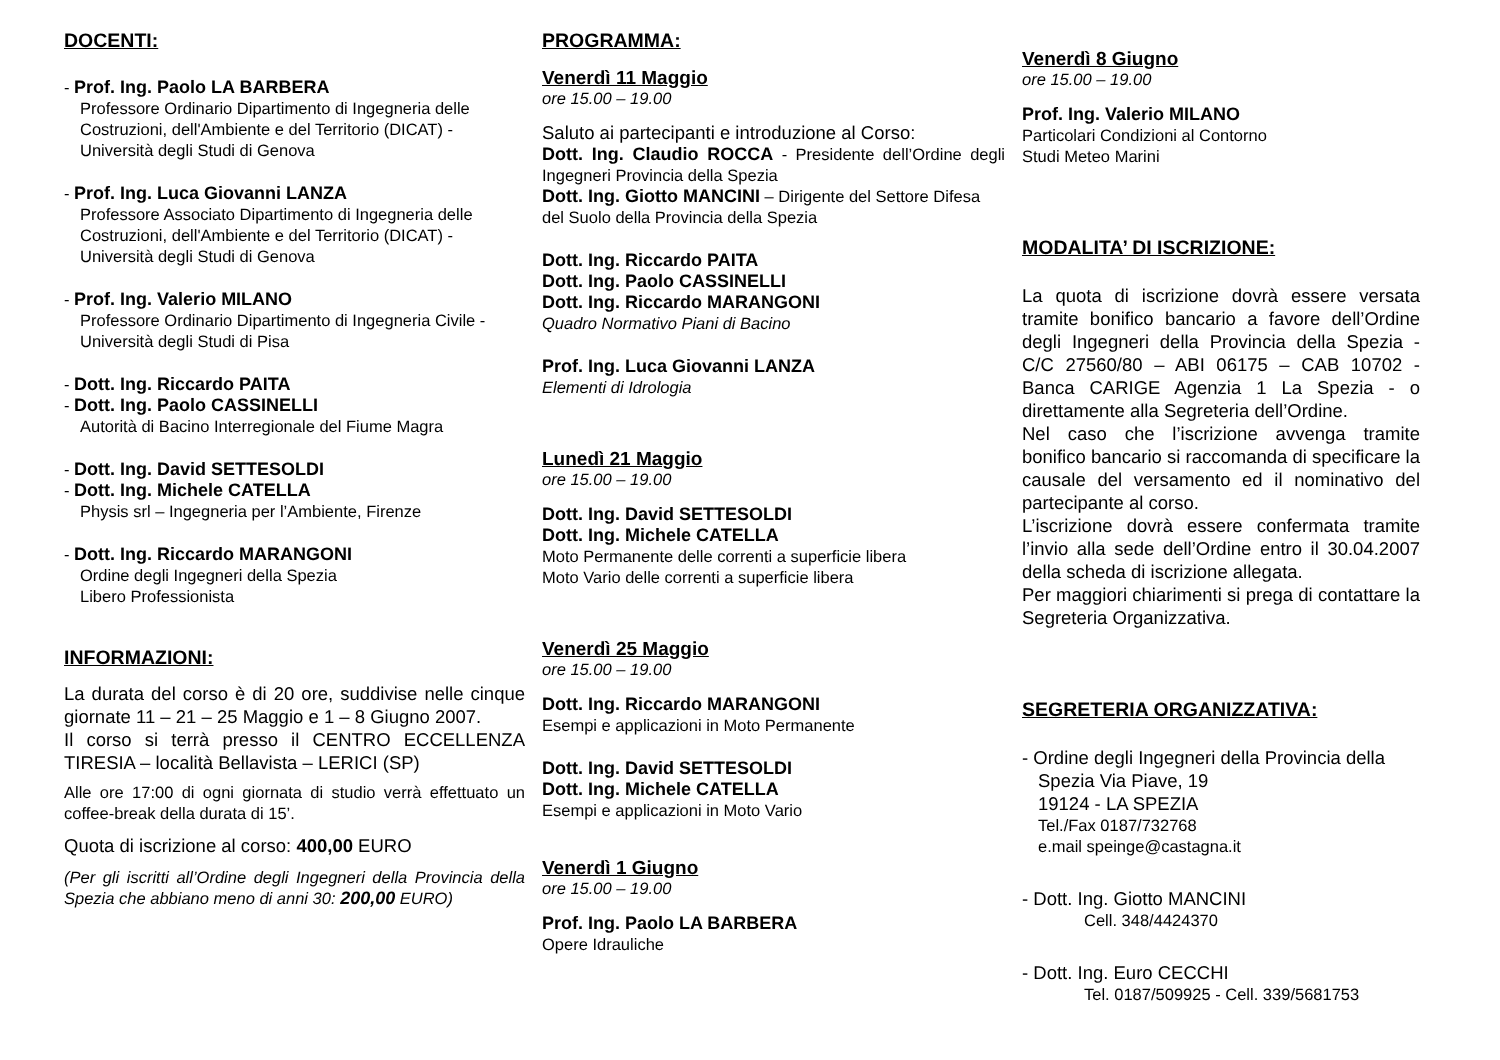DOCENTI:
- Prof. Ing. Paolo LA BARBERA
Professore Ordinario Dipartimento di Ingegneria delle Costruzioni, dell'Ambiente e del Territorio (DICAT) - Università degli Studi di Genova
- Prof. Ing. Luca Giovanni LANZA
Professore Associato Dipartimento di Ingegneria delle Costruzioni, dell'Ambiente e del Territorio (DICAT) - Università degli Studi di Genova
- Prof. Ing. Valerio MILANO
Professore Ordinario Dipartimento di Ingegneria Civile - Università degli Studi di Pisa
- Dott. Ing. Riccardo PAITA
- Dott. Ing. Paolo CASSINELLI
Autorità di Bacino Interregionale del Fiume Magra
- Dott. Ing. David SETTESOLDI
- Dott. Ing. Michele CATELLA
Physis srl – Ingegneria per l’Ambiente, Firenze
- Dott. Ing. Riccardo MARANGONI
Ordine degli Ingegneri della Spezia
Libero Professionista
INFORMAZIONI:
La durata del corso è di 20 ore, suddivise nelle cinque giornate 11 – 21 – 25 Maggio e 1 – 8 Giugno 2007.
Il corso si terrà presso il CENTRO ECCELLENZA TIRESIA – località Bellavista – LERICI (SP)
Alle ore 17:00 di ogni giornata di studio verrà effettuato un coffee-break della durata di 15’.
Quota di iscrizione al corso: 400,00 EURO
(Per gli iscritti all’Ordine degli Ingegneri della Provincia della Spezia che abbiano meno di anni 30: 200,00 EURO)
PROGRAMMA:
Venerdì 11 Maggio
ore 15.00 – 19.00
Saluto ai partecipanti e introduzione al Corso:
Dott. Ing. Claudio ROCCA - Presidente dell’Ordine degli Ingegneri Provincia della Spezia
Dott. Ing. Giotto MANCINI – Dirigente del Settore Difesa del Suolo della Provincia della Spezia
Dott. Ing. Riccardo PAITA
Dott. Ing. Paolo CASSINELLI
Dott. Ing. Riccardo MARANGONI
Quadro Normativo Piani di Bacino
Prof. Ing. Luca Giovanni LANZA
Elementi di Idrologia
Lunedì 21 Maggio
ore 15.00 – 19.00
Dott. Ing. David SETTESOLDI
Dott. Ing. Michele CATELLA
Moto Permanente delle correnti a superficie libera
Moto Vario delle correnti a superficie libera
Venerdì 25 Maggio
ore 15.00 – 19.00
Dott. Ing. Riccardo MARANGONI
Esempi e applicazioni in Moto Permanente
Dott. Ing. David SETTESOLDI
Dott. Ing. Michele CATELLA
Esempi e applicazioni in Moto Vario
Venerdì 1 Giugno
ore 15.00 – 19.00
Prof. Ing. Paolo LA BARBERA
Opere Idrauliche
Venerdì 8 Giugno
ore 15.00 – 19.00
Prof. Ing. Valerio MILANO
Particolari Condizioni al Contorno
Studi Meteo Marini
MODALITA’ DI ISCRIZIONE:
La quota di iscrizione dovrà essere versata tramite bonifico bancario a favore dell’Ordine degli Ingegneri della Provincia della Spezia - C/C 27560/80 – ABI 06175 – CAB 10702 - Banca CARIGE Agenzia 1 La Spezia - o direttamente alla Segreteria dell’Ordine.
Nel caso che l’iscrizione avvenga tramite bonifico bancario si raccomanda di specificare la causale del versamento ed il nominativo del partecipante al corso.
L’iscrizione dovrà essere confermata tramite l’invio alla sede dell’Ordine entro il 30.04.2007 della scheda di iscrizione allegata.
Per maggiori chiarimenti si prega di contattare la Segreteria Organizzativa.
SEGRETERIA ORGANIZZATIVA:
- Ordine degli Ingegneri della Provincia della
Spezia Via Piave, 19
19124 - LA SPEZIA
Tel./Fax 0187/732768
e.mail speinge@castagna.it
- Dott. Ing. Giotto MANCINI
Cell. 348/4424370
- Dott. Ing. Euro CECCHI
Tel. 0187/509925 - Cell. 339/5681753